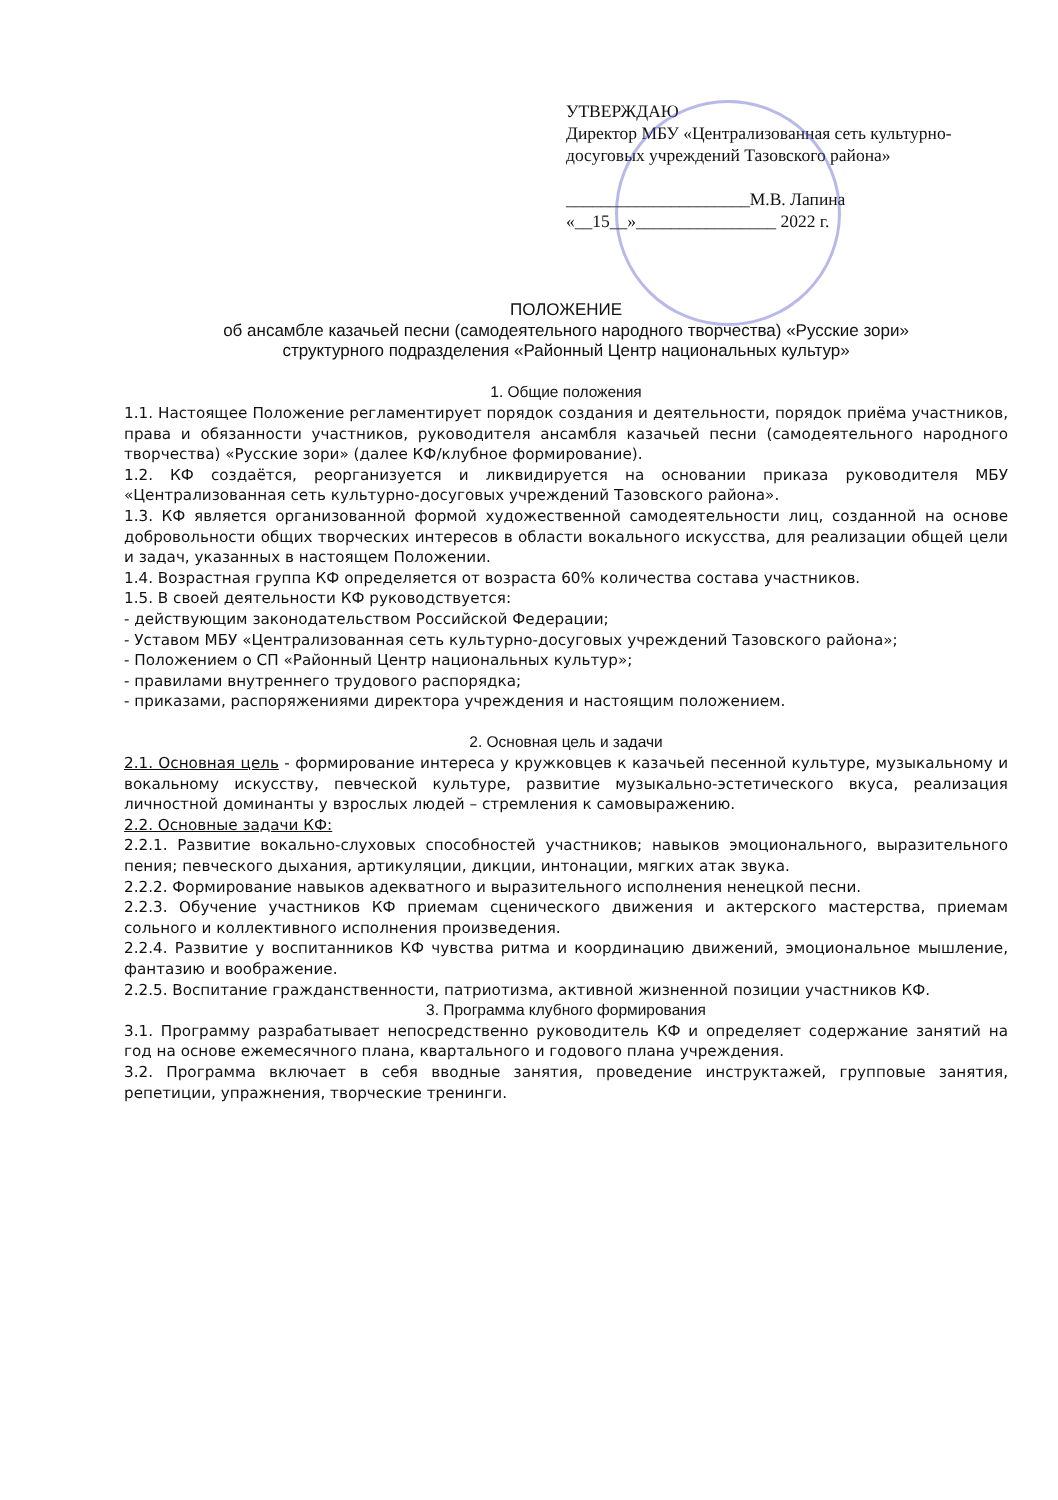УТВЕРЖДАЮ
Директор МБУ «Централизованная сеть культурно-досуговых учреждений Тазовского района»
_____________________М.В. Лапина
«__15__»________________ 2022 г.
ПОЛОЖЕНИЕ
об ансамбле казачьей песни (самодеятельного народного творчества) «Русские зори»
структурного подразделения «Районный Центр национальных культур»
1. Общие положения
1.1. Настоящее Положение регламентирует порядок создания и деятельности, порядок приёма участников, права и обязанности участников, руководителя ансамбля казачьей песни (самодеятельного народного творчества) «Русские зори» (далее КФ/клубное формирование).
1.2. КФ создаётся, реорганизуется и ликвидируется на основании приказа руководителя МБУ «Централизованная сеть культурно-досуговых учреждений Тазовского района».
1.3. КФ является организованной формой художественной самодеятельности лиц, созданной на основе добровольности общих творческих интересов в области вокального искусства, для реализации общей цели и задач, указанных в настоящем Положении.
1.4. Возрастная группа КФ определяется от возраста 60% количества состава участников.
1.5. В своей деятельности КФ руководствуется:
- действующим законодательством Российской Федерации;
- Уставом МБУ «Централизованная сеть культурно-досуговых учреждений Тазовского района»;
- Положением о СП «Районный Центр национальных культур»;
- правилами внутреннего трудового распорядка;
- приказами, распоряжениями директора учреждения и настоящим положением.
2. Основная цель и задачи
2.1. Основная цель - формирование интереса у кружковцев к казачьей песенной культуре, музыкальному и вокальному искусству, певческой культуре, развитие музыкально-эстетического вкуса, реализация личностной доминанты у взрослых людей – стремления к самовыражению.
2.2. Основные задачи КФ:
2.2.1. Развитие вокально-слуховых способностей участников; навыков эмоционального, выразительного пения; певческого дыхания, артикуляции, дикции, интонации, мягких атак звука.
2.2.2. Формирование навыков адекватного и выразительного исполнения ненецкой песни.
2.2.3. Обучение участников КФ приемам сценического движения и актерского мастерства, приемам сольного и коллективного исполнения произведения.
2.2.4. Развитие у воспитанников КФ чувства ритма и координацию движений, эмоциональное мышление, фантазию и воображение.
2.2.5. Воспитание гражданственности, патриотизма, активной жизненной позиции участников КФ.
3. Программа клубного формирования
3.1. Программу разрабатывает непосредственно руководитель КФ и определяет содержание занятий на год на основе ежемесячного плана, квартального и годового плана учреждения.
3.2. Программа включает в себя вводные занятия, проведение инструктажей, групповые занятия, репетиции, упражнения, творческие тренинги.